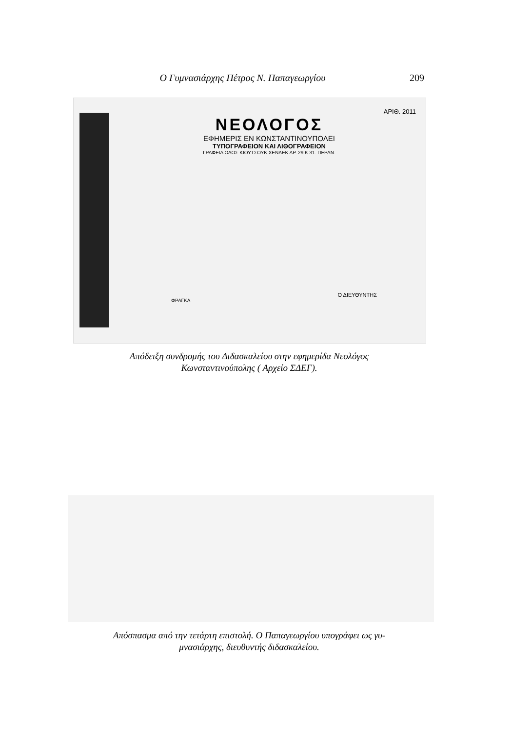Ο Γυμνασιάρχης Πέτρος Ν. Παπαγεωργίου 209
ΑΡΙΘ. 2011
ΝΕΟΛΟΓΟΣ
ΕΦΗΜΕΡΙΣ ΕΝ ΚΩΝΣΤΑΝΤΙΝΟΥΠΟΛΕΙ
ΤΥΠΟΓΡΑΦΕΙΟΝ ΚΑΙ ΛΙΘΟΓΡΑΦΕΙΟΝ
ΓΡΑΦΕΙΑ ΟΔΟΣ ΚΙΟΥΤΣΟΥΚ ΧΕΝΔΕΚ ΑΡ. 29 Κ 31. ΠΕΡΑΝ.
Ο ΔΙΕΥΘΥΝΤΗΣ
ΦΡΑΓΚΑ
Απόδειξη συνδρομής του Διδασκαλείου στην εφημερίδα Νεολόγος
Κωνσταντινούπολης ( Αρχείο ΣΔΕΓ).
Απόσπασμα από την τετάρτη επιστολή. Ο Παπαγεωργίου υπογράφει ως γυ-
μνασιάρχης, διευθυντής διδασκαλείου.